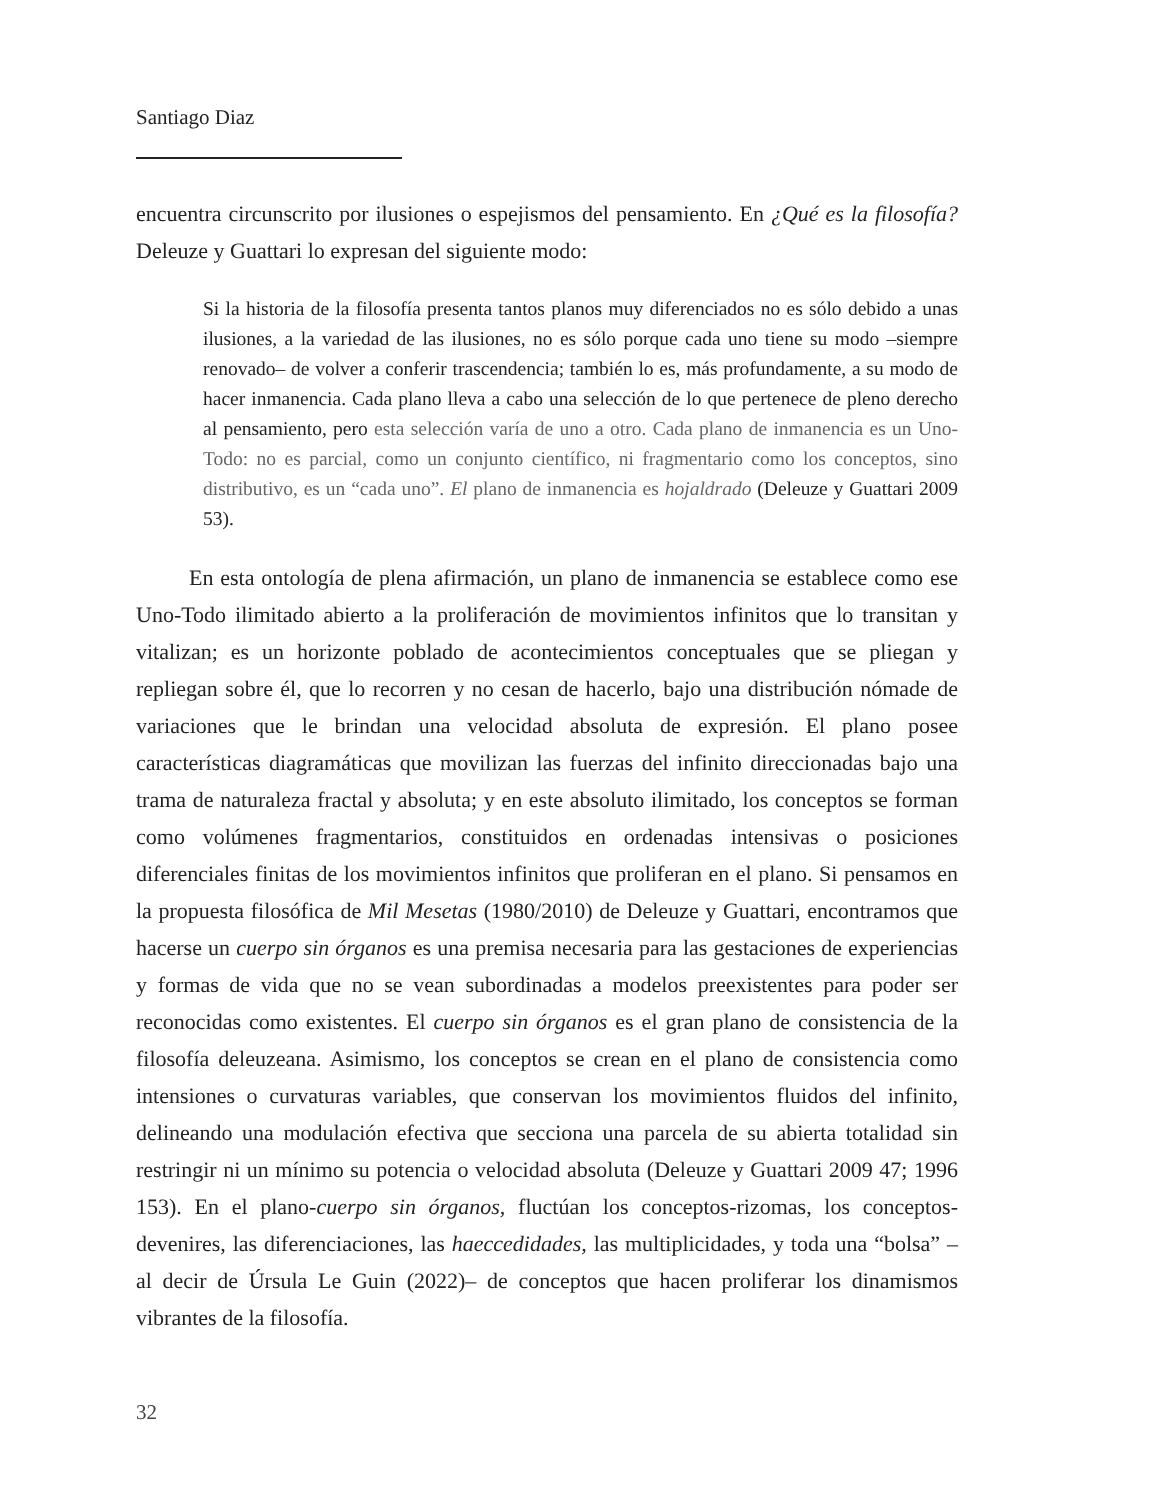Santiago Diaz
encuentra circunscrito por ilusiones o espejismos del pensamiento. En ¿Qué es la filosofía? Deleuze y Guattari lo expresan del siguiente modo:
Si la historia de la filosofía presenta tantos planos muy diferenciados no es sólo debido a unas ilusiones, a la variedad de las ilusiones, no es sólo porque cada uno tiene su modo –siempre renovado– de volver a conferir trascendencia; también lo es, más profundamente, a su modo de hacer inmanencia. Cada plano lleva a cabo una selección de lo que pertenece de pleno derecho al pensamiento, pero esta selección varía de uno a otro. Cada plano de inmanencia es un Uno-Todo: no es parcial, como un conjunto científico, ni fragmentario como los conceptos, sino distributivo, es un “cada uno”. El plano de inmanencia es hojaldrado (Deleuze y Guattari 2009 53).
En esta ontología de plena afirmación, un plano de inmanencia se establece como ese Uno-Todo ilimitado abierto a la proliferación de movimientos infinitos que lo transitan y vitalizan; es un horizonte poblado de acontecimientos conceptuales que se pliegan y repliegan sobre él, que lo recorren y no cesan de hacerlo, bajo una distribución nómade de variaciones que le brindan una velocidad absoluta de expresión. El plano posee características diagramáticas que movilizan las fuerzas del infinito direccionadas bajo una trama de naturaleza fractal y absoluta; y en este absoluto ilimitado, los conceptos se forman como volúmenes fragmentarios, constituidos en ordenadas intensivas o posiciones diferenciales finitas de los movimientos infinitos que proliferan en el plano. Si pensamos en la propuesta filosófica de Mil Mesetas (1980/2010) de Deleuze y Guattari, encontramos que hacerse un cuerpo sin órganos es una premisa necesaria para las gestaciones de experiencias y formas de vida que no se vean subordinadas a modelos preexistentes para poder ser reconocidas como existentes. El cuerpo sin órganos es el gran plano de consistencia de la filosofía deleuzeana. Asimismo, los conceptos se crean en el plano de consistencia como intensiones o curvaturas variables, que conservan los movimientos fluidos del infinito, delineando una modulación efectiva que secciona una parcela de su abierta totalidad sin restringir ni un mínimo su potencia o velocidad absoluta (Deleuze y Guattari 2009 47; 1996 153). En el plano-cuerpo sin órganos, fluctúan los conceptos-rizomas, los conceptos-devenires, las diferenciaciones, las haeccedidades, las multiplicidades, y toda una “bolsa” –al decir de Úrsula Le Guin (2022)– de conceptos que hacen proliferar los dinamismos vibrantes de la filosofía.
32